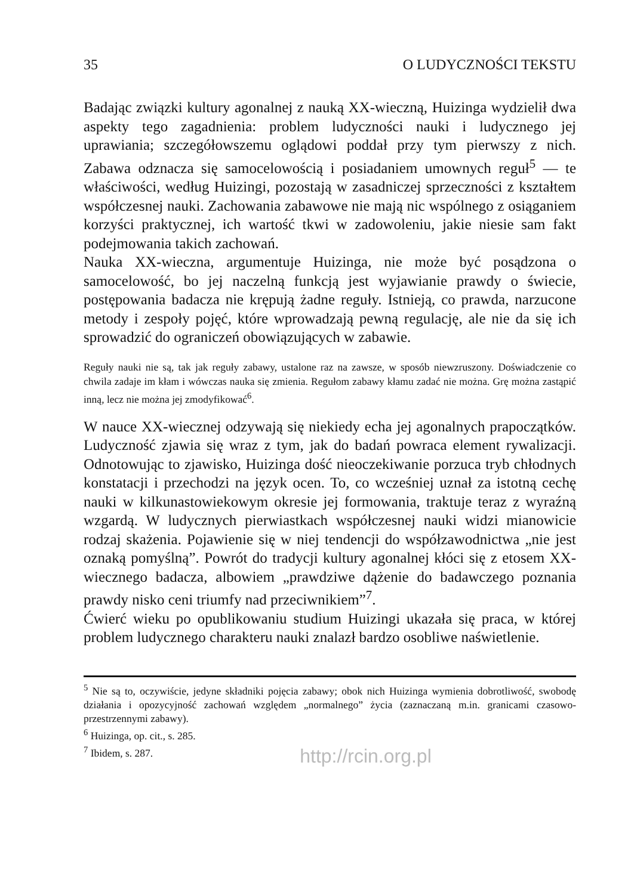35 O LUDYCZNOŚCI TEKSTU
Badając związki kultury agonalnej z nauką XX-wieczną, Huizinga wydzielił dwa aspekty tego zagadnienia: problem ludyczności nauki i ludycznego jej uprawiania; szczegółowszemu oglądowi poddał przy tym pierwszy z nich. Zabawa odznacza się samocelowością i posiadaniem umownych reguł<sup>5</sup> — te właściwości, według Huizingi, pozostają w zasadniczej sprzeczności z kształtem współczesnej nauki. Zachowania zabawowe nie mają nic wspólnego z osiąganiem korzyści praktycznej, ich wartość tkwi w zadowoleniu, jakie niesie sam fakt podejmowania takich zachowań.
Nauka XX-wieczna, argumentuje Huizinga, nie może być posądzona o samocelowość, bo jej naczelną funkcją jest wyjawianie prawdy o świecie, postępowania badacza nie krępują żadne reguły. Istnieją, co prawda, narzucone metody i zespoły pojęć, które wprowadzają pewną regulację, ale nie da się ich sprowadzić do ograniczeń obowiązujących w zabawie.
Reguły nauki nie są, tak jak reguły zabawy, ustalone raz na zawsze, w sposób niewzruszony. Doświadczenie co chwila zadaje im kłam i wówczas nauka się zmienia. Regułom zabawy kłamu zadać nie można. Grę można zastąpić inną, lecz nie można jej zmodyfikować<sup>6</sup>.
W nauce XX-wiecznej odzywają się niekiedy echa jej agonalnych prapoczątków. Ludyczność zjawia się wraz z tym, jak do badań powraca element rywalizacji. Odnotowując to zjawisko, Huizinga dość nieoczekiwanie porzuca tryb chłodnych konstatacji i przechodzi na język ocen. To, co wcześniej uznał za istotną cechę nauki w kilkunastowiekowym okresie jej formowania, traktuje teraz z wyraźną wzgardą. W ludycznych pierwiastkach współczesnej nauki widzi mianowicie rodzaj skażenia. Pojawienie się w niej tendencji do współzawodnictwa „nie jest oznaką pomyślną”. Powrót do tradycji kultury agonalnej kłóci się z etosem XX-wiecznego badacza, albowiem „prawdziwe dążenie do badawczego poznania prawdy nisko ceni triumfy nad przeciwnikiem”<sup>7</sup>.
Ćwierć wieku po opublikowaniu studium Huizingi ukazała się praca, w której problem ludycznego charakteru nauki znalazł bardzo osobliwe naświetlenie.
<sup>5</sup> Nie są to, oczywiście, jedyne składniki pojęcia zabawy; obok nich Huizinga wymienia dobrotliwość, swobodę działania i opozycyjność zachowań względem „normalnego” życia (zaznaczaną m.in. granicami czasowo-przestrzennymi zabawy).
<sup>6</sup> Huizinga, op. cit., s. 285.
<sup>7</sup> Ibidem, s. 287.
http://rcin.org.pl